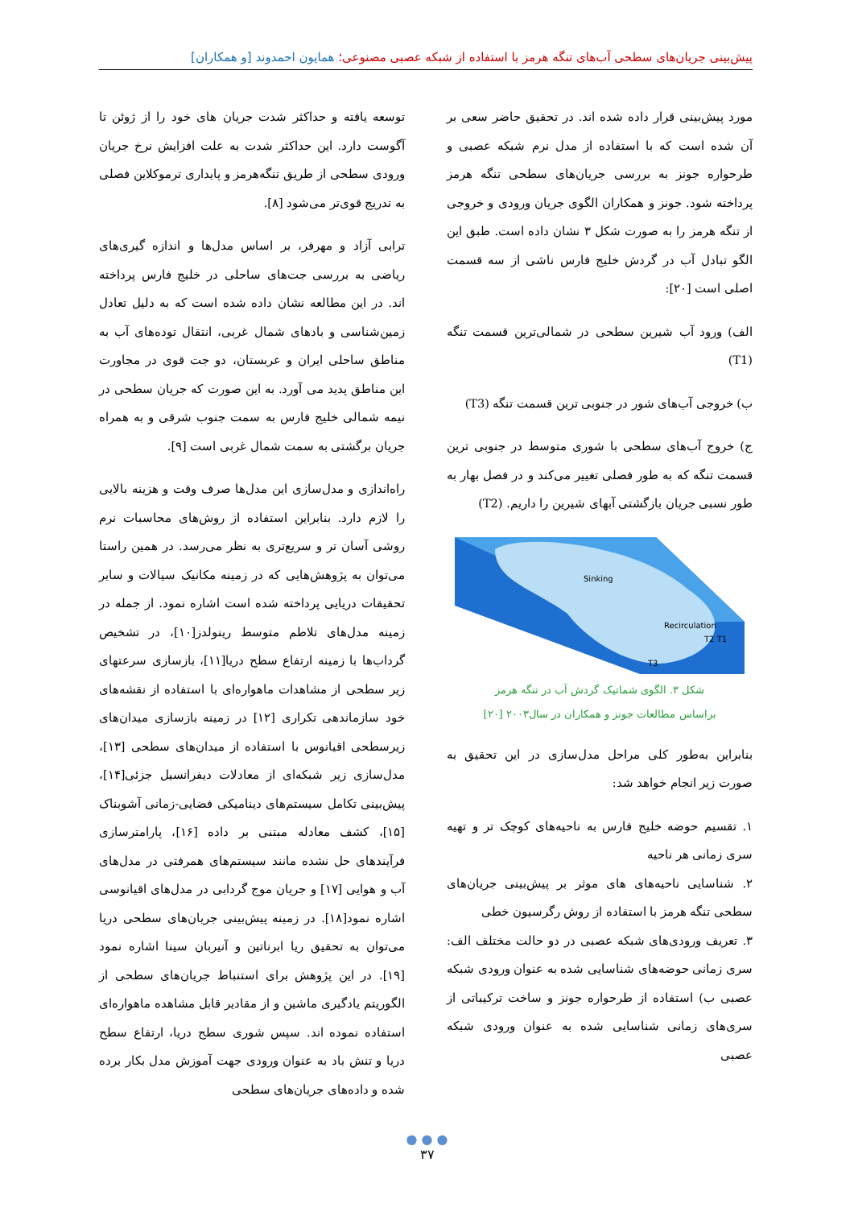پیش‌بینی جریان‌های سطحی آب‌های تنگه هرمز با استفاده از شبکه عصبی مصنوعی؛ همایون احمدوند [و همکاران]
توسعه یافته و حداکثر شدت جریان های خود را از ژوئن تا آگوست دارد. این حداکثر شدت به علت افزایش نرخ جریان ورودی سطحی از طریق تنگه‌هرمز و پایداری ترموکلاین فصلی به تدریج قوی‌تر می‌شود [۸].
ترابی آزاد و مهرفر، بر اساس مدل‌ها و اندازه گیری‌های ریاضی به بررسی جت‌های ساحلی در خلیج فارس پرداخته اند. در این مطالعه نشان داده شده است که به دلیل تعادل زمین‌شناسی و بادهای شمال غربی، انتقال توده‌های آب به مناطق ساحلی ایران و عربستان، دو جت قوی در مجاورت این مناطق پدید می آورد. به این صورت که جریان سطحی در نیمه شمالی خلیج فارس به سمت جنوب شرقی و به همراه جریان برگشتی به سمت شمال غربی است [۹].
راه‌اندازی و مدل‌سازی این مدل‌ها صرف وقت و هزینه بالایی را لازم دارد. بنابراین استفاده از روش‌های محاسبات نرم روشی آسان تر و سریع‌تری به نظر می‌رسد. در همین راستا می‌توان به پژوهش‌هایی که در زمینه مکانیک سیالات و سایر تحقیقات دریایی پرداخته شده است اشاره نمود. از جمله در زمینه مدل‌های تلاطم متوسط رینولدز[۱۰]، در تشخیص گرداب‌ها با زمینه ارتفاع سطح دریا[۱۱]، بازسازی سرعتهای زیر سطحی از مشاهدات ماهواره‌ای با استفاده از نقشه‌های خود سازماندهی تکراری [۱۲] در زمینه بازسازی میدان‌های زیرسطحی اقیانوس با استفاده از میدان‌های سطحی [۱۳]، مدل‌سازی زیر شبکه‌ای از معادلات دیفرانسیل جزئی[۱۴]، پیش‌بینی تکامل سیستم‌های دینامیکی فضایی-زمانی آشوبناک [۱۵]، کشف معادله مبتنی بر داده [۱۶]، پارامترسازی فرآیندهای حل نشده مانند سیستم‌های همرفتی در مدل‌های آب و هوایی [۱۷] و جریان موج گردابی در مدل‌های اقیانوسی اشاره نمود[۱۸]. در زمینه پیش‌بینی جریان‌های سطحی دریا می‌توان به تحقیق ریا ابرناتین و آنیربان سینا اشاره نمود [۱۹]. در این پژوهش برای استنباط جریان‌های سطحی از الگوریتم یادگیری ماشین و از مقادیر قابل مشاهده ماهواره‌ای استفاده نموده اند. سپس شوری سطح دریا، ارتفاع سطح دریا و تنش باد به عنوان ورودی جهت آموزش مدل بکار برده شده و داده‌های جریان‌های سطحی
مورد پیش‌بینی قرار داده شده اند. در تحقیق حاضر سعی بر آن شده است که با استفاده از مدل نرم شبکه عصبی و طرحواره جونز به بررسی جریان‌های سطحی تنگه هرمز پرداخته شود. جونز و همکاران الگوی جریان ورودی و خروجی از تنگه هرمز را به صورت شکل ۳ نشان داده است. طبق این الگو تبادل آب در گردش خلیج فارس ناشی از سه قسمت اصلی است [۲۰]:
الف) ورود آب شیرین سطحی در شمالی‌ترین قسمت تنگه (T1)
ب) خروجی آب‌های شور در جنوبی ترین قسمت تنگه (T3)
ج) خروج آب‌های سطحی با شوری متوسط در جنوبی ترین قسمت تنگه که به طور فصلی تغییر می‌کند و در فصل بهار به طور نسبی جریان بازگشتی آبهای شیرین را داریم. (T2)
Sinking
Recirculation
T2 T1
T3
شکل ۳. الگوی شماتیک گردش آب در تنگه هرمز
براساس مطالعات جونز و همکاران در سال۲۰۰۳ [۲۰]
بنابراین به‌طور کلی مراحل مدل‌سازی در این تحقیق به صورت زیر انجام خواهد شد:
۱. تقسیم حوضه خلیج فارس به ناحیه‌های کوچک تر و تهیه سری زمانی هر ناحیه
۲. شناسایی ناحیه‌های های موثر بر پیش‌بینی جریان‌های سطحی تنگه هرمز با استفاده از روش رگرسیون خطی
۳. تعریف ورودی‌های شبکه عصبی در دو حالت مختلف الف: سری زمانی حوضه‌های شناسایی شده به عنوان ورودی شبکه عصبی ب) استفاده از طرحواره جونز و ساخت ترکیباتی از سری‌های زمانی شناسایی شده به عنوان ورودی شبکه عصبی
● ● ●
۳۷